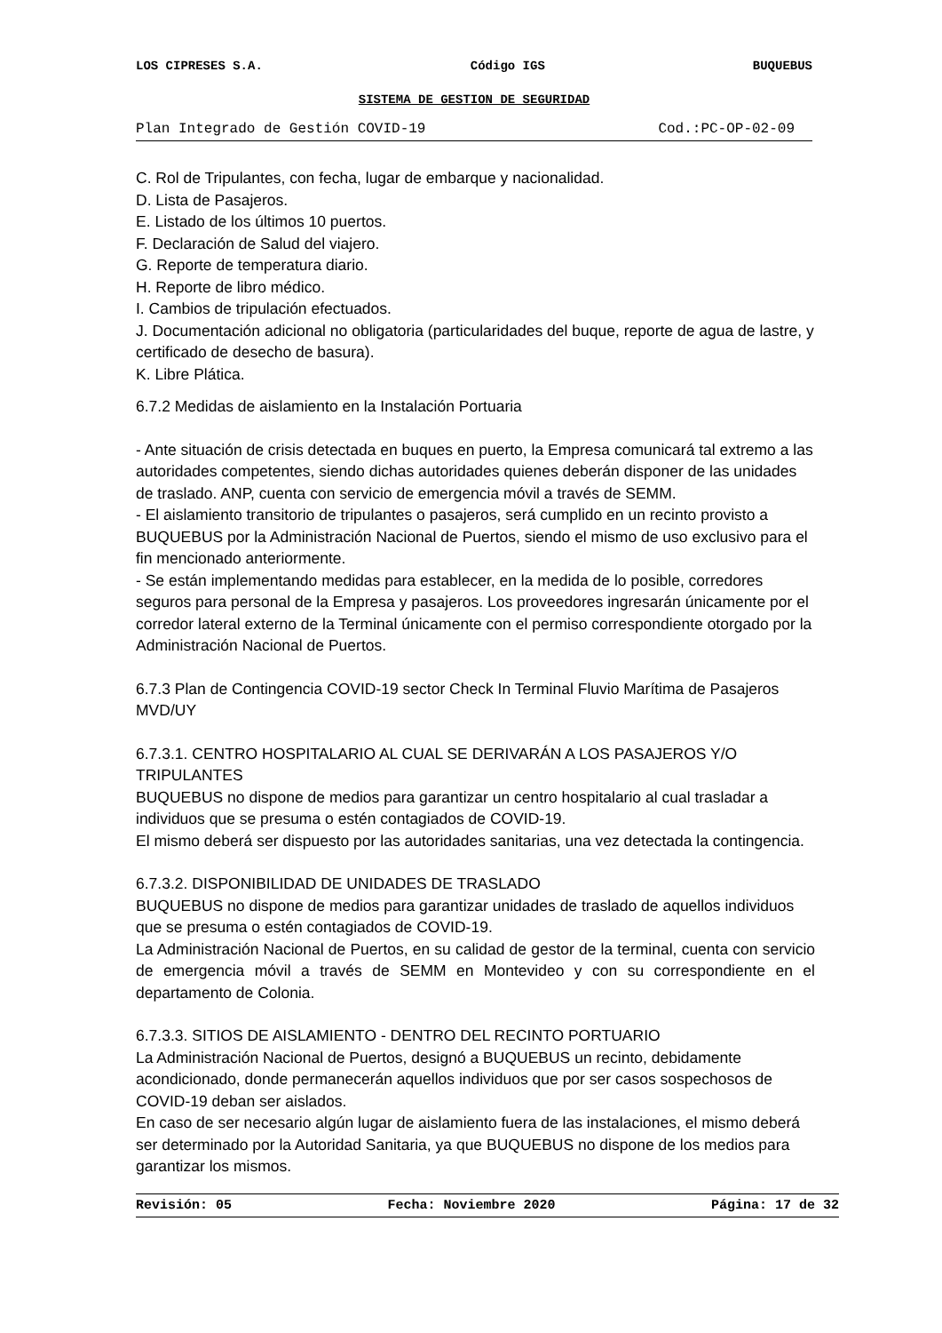LOS CIPRESES S.A. Código IGS BUQUEBUS
SISTEMA DE GESTION DE SEGURIDAD
Plan Integrado de Gestión COVID-19 Cod.:PC-OP-02-09
C. Rol de Tripulantes, con fecha, lugar de embarque y nacionalidad.
D. Lista de Pasajeros.
E. Listado de los últimos 10 puertos.
F. Declaración de Salud del viajero.
G. Reporte de temperatura diario.
H. Reporte de libro médico.
I. Cambios de tripulación efectuados.
J. Documentación adicional no obligatoria (particularidades del buque, reporte de agua de lastre, y certificado de desecho de basura).
K. Libre Plática.
6.7.2 Medidas de aislamiento en la Instalación Portuaria
- Ante situación de crisis detectada en buques en puerto, la Empresa comunicará tal extremo a las autoridades competentes, siendo dichas autoridades quienes deberán disponer de las unidades de traslado. ANP, cuenta con servicio de emergencia móvil a través de SEMM.
- El aislamiento transitorio de tripulantes o pasajeros, será cumplido en un recinto provisto a BUQUEBUS por la Administración Nacional de Puertos, siendo el mismo de uso exclusivo para el fin mencionado anteriormente.
- Se están implementando medidas para establecer, en la medida de lo posible, corredores seguros para personal de la Empresa y pasajeros. Los proveedores ingresarán únicamente por el corredor lateral externo de la Terminal únicamente con el permiso correspondiente otorgado por la Administración Nacional de Puertos.
6.7.3 Plan de Contingencia COVID-19 sector Check In Terminal Fluvio Marítima de Pasajeros MVD/UY
6.7.3.1. CENTRO HOSPITALARIO AL CUAL SE DERIVARÁN A LOS PASAJEROS Y/O TRIPULANTES
BUQUEBUS no dispone de medios para garantizar un centro hospitalario al cual trasladar a individuos que se presuma o estén contagiados de COVID-19.
El mismo deberá ser dispuesto por las autoridades sanitarias, una vez detectada la contingencia.
6.7.3.2. DISPONIBILIDAD DE UNIDADES DE TRASLADO
BUQUEBUS no dispone de medios para garantizar unidades de traslado de aquellos individuos que se presuma o estén contagiados de COVID-19.
La Administración Nacional de Puertos, en su calidad de gestor de la terminal, cuenta con servicio de emergencia móvil a través de SEMM en Montevideo y con su correspondiente en el departamento de Colonia.
6.7.3.3. SITIOS DE AISLAMIENTO - DENTRO DEL RECINTO PORTUARIO
La Administración Nacional de Puertos, designó a BUQUEBUS un recinto, debidamente acondicionado, donde permanecerán aquellos individuos que por ser casos sospechosos de COVID-19 deban ser aislados.
En caso de ser necesario algún lugar de aislamiento fuera de las instalaciones, el mismo deberá ser determinado por la Autoridad Sanitaria, ya que BUQUEBUS no dispone de los medios para garantizar los mismos.
Revisión: 05 Fecha: Noviembre 2020 Página: 17 de 32